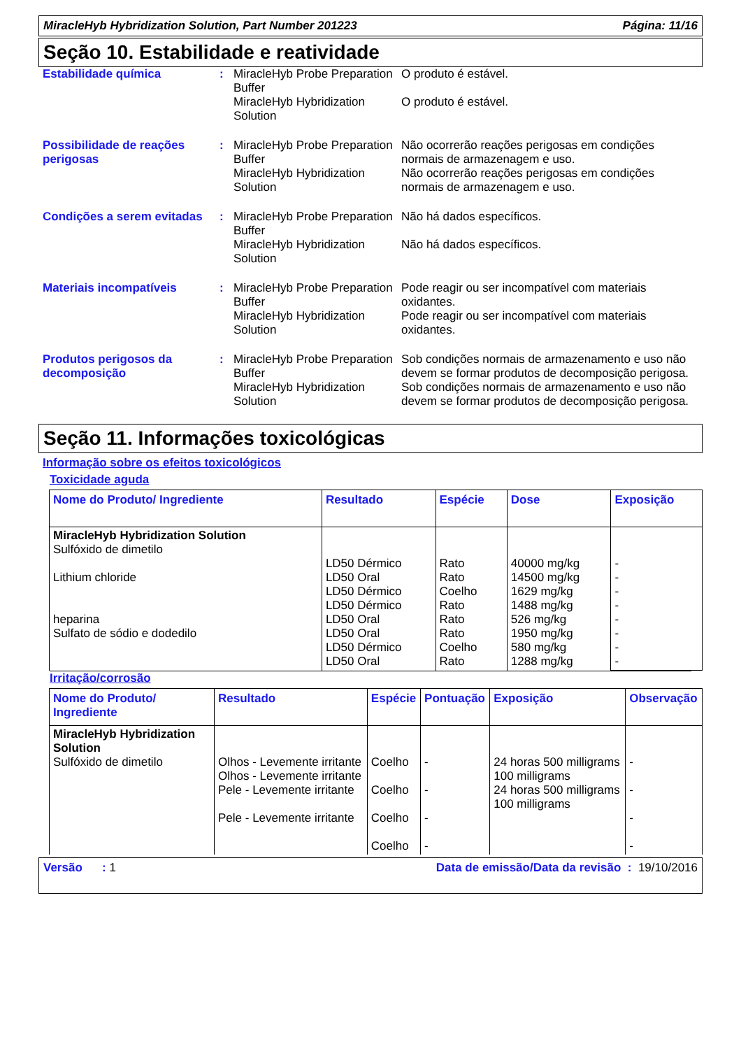MiracleHyb Hybridization Solution, Part Number 201223 Página: 11/16
Seção 10. Estabilidade e reatividade
Estabilidade química : MiracleHyb Probe Preparation Buffer
O produto é estável.
MiracleHyb Hybridization Solution
O produto é estável.
Possibilidade de reações perigosas
: MiracleHyb Probe Preparation Buffer
Não ocorrerão reações perigosas em condições normais de armazenagem e uso.
MiracleHyb Hybridization Solution
Não ocorrerão reações perigosas em condições normais de armazenagem e uso.
Condições a serem evitadas
: MiracleHyb Probe Preparation Buffer
Não há dados específicos.
MiracleHyb Hybridization Solution
Não há dados específicos.
Materiais incompatíveis : MiracleHyb Probe Preparation Buffer
Pode reagir ou ser incompatível com materiais oxidantes.
MiracleHyb Hybridization Solution
Pode reagir ou ser incompatível com materiais oxidantes.
Produtos perigosos da decomposição
: MiracleHyb Probe Preparation Buffer
Sob condições normais de armazenamento e uso não devem se formar produtos de decomposição perigosa.
MiracleHyb Hybridization Solution
Sob condições normais de armazenamento e uso não devem se formar produtos de decomposição perigosa.
Seção 11. Informações toxicológicas
Informação sobre os efeitos toxicológicos
Toxicidade aguda
| Nome do Produto/ Ingrediente | Resultado | Espécie | Dose | Exposição |
| --- | --- | --- | --- | --- |
| MiracleHyb Hybridization Solution Sulfóxido de dimetilo Lithium chloride heparina Sulfato de sódio e dodedilo | LD50 Dérmico LD50 Oral LD50 Dérmico LD50 Dérmico LD50 Oral LD50 Oral LD50 Dérmico LD50 Oral | Rato Rato Coelho Rato Rato Rato Coelho Rato | 40000 mg/kg 14500 mg/kg 1629 mg/kg 1488 mg/kg 526 mg/kg 1950 mg/kg 580 mg/kg 1288 mg/kg | - - - - - - - - |
Irritação/corrosão
| Nome do Produto/ Ingrediente | Resultado | Espécie | Pontuação | Exposição | Observação |
| --- | --- | --- | --- | --- | --- |
| MiracleHyb Hybridization Solution Sulfóxido de dimetilo | Olhos - Levemente irritante Olhos - Levemente irritante Pele - Levemente irritante Pele - Levemente irritante | Coelho Coelho Coelho Coelho | - - - - | 24 horas 500 milligrams 100 milligrams 24 horas 500 milligrams 100 milligrams | - - - - |
Versão : 1 Data de emissão/Data da revisão : 19/10/2016